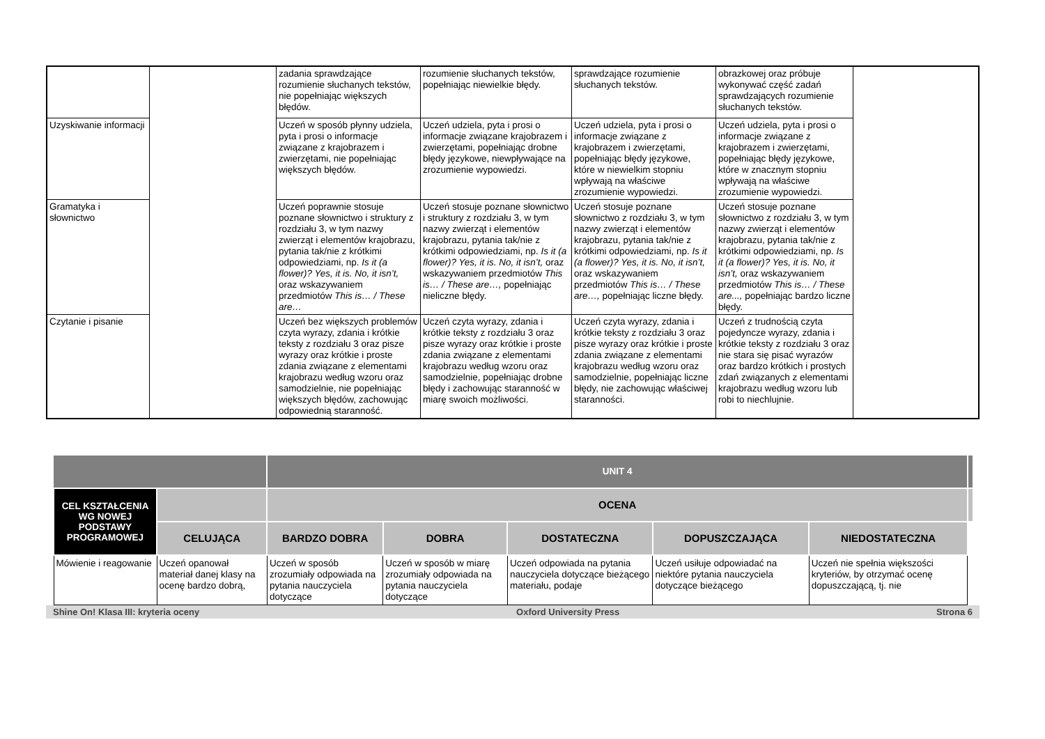| | | zadania sprawdzające rozumienie słuchanych tekstów, nie popełniając większych błędów. | rozumienie słuchanych tekstów, popełniając niewielkie błędy. | sprawdzające rozumienie słuchanych tekstów. | obrazkowej oraz próbuje wykonywać część zadań sprawdzających rozumienie słuchanych tekstów. | |
| Uzyskiwanie informacji | | Uczeń w sposób płynny udziela, pyta i prosi o informacje związane z krajobrazem i zwierzętami, nie popełniając większych błędów. | Uczeń udziela, pyta i prosi o informacje związane krajobrazem i zwierzętami, popełniając drobne błędy językowe, niewpływające na zrozumienie wypowiedzi. | Uczeń udziela, pyta i prosi o informacje związane z krajobrazem i zwierzętami, popełniając błędy językowe, które w niewielkim stopniu wpływają na właściwe zrozumienie wypowiedzi. | Uczeń udziela, pyta i prosi o informacje związane z krajobrazem i zwierzętami, popełniając błędy językowe, które w znacznym stopniu wpływają na właściwe zrozumienie wypowiedzi. | |
| Gramatyka i słownictwo | | Uczeń poprawnie stosuje poznane słownictwo i struktury z rozdziału 3, w tym nazwy zwierząt i elementów krajobrazu, pytania tak/nie z krótkimi odpowiedziami, np. Is it (a flower)? Yes, it is. No, it isn’t, oraz wskazywaniem przedmiotów This is… / These are… | Uczeń stosuje poznane słownictwo i struktury z rozdziału 3, w tym nazwy zwierząt i elementów krajobrazu, pytania tak/nie z krótkimi odpowiedziami, np. Is it (a flower)? Yes, it is. No, it isn’t, oraz wskazywaniem przedmiotów This is… / These are…, popełniając nieliczne błędy. | Uczeń stosuje poznane słownictwo z rozdziału 3, w tym nazwy zwierząt i elementów krajobrazu, pytania tak/nie z krótkimi odpowiedziami, np. Is it (a flower)? Yes, it is. No, it isn’t, oraz wskazywaniem przedmiotów This is… / These are…, popełniając liczne błędy. | Uczeń stosuje poznane słownictwo z rozdziału 3, w tym nazwy zwierząt i elementów krajobrazu, pytania tak/nie z krótkimi odpowiedziami, np. Is it (a flower)? Yes, it is. No, it isn’t, oraz wskazywaniem przedmiotów This is… / These are..., popełniając bardzo liczne błędy. | |
| Czytanie i pisanie | | Uczeń bez większych problemów czyta wyrazy, zdania i krótkie teksty z rozdziału 3 oraz pisze wyrazy oraz krótkie i proste zdania związane z elementami krajobrazu według wzoru oraz samodzielnie, nie popełniając większych błędów, zachowując odpowiednią staranność. | Uczeń czyta wyrazy, zdania i krótkie teksty z rozdziału 3 oraz pisze wyrazy oraz krótkie i proste zdania związane z elementami krajobrazu według wzoru oraz samodzielnie, popełniając drobne błędy i zachowując staranność w miarę swoich możliwości. | Uczeń czyta wyrazy, zdania i krótkie teksty z rozdziału 3 oraz pisze wyrazy oraz krótkie i proste zdania związane z elementami krajobrazu według wzoru oraz samodzielnie, popełniając liczne błędy, nie zachowując właściwej staranności. | Uczeń z trudnością czyta pojedyncze wyrazy, zdania i krótkie teksty z rozdziału 3 oraz nie stara się pisać wyrazów oraz bardzo krótkich i prostych zdań związanych z elementami krajobrazu według wzoru lub robi to niechlujnie. | |
| | | UNIT 4 | | | | | |
| CEL KSZTAŁCENIA WG NOWEJ PODSTAWY PROGRAMOWEJ | | OCENA | | | | | |
| | CELUJĄCA | BARDZO DOBRA | DOBRA | DOSTATECZNA | DOPUSZCZAJĄCA | NIEDOSTATECZNA | |
| Mówienie i reagowanie | Uczeń opanował materiał danej klasy na ocenę bardzo dobrą, | Uczeń w sposób zrozumiały odpowiada na pytania nauczyciela dotyczące | Uczeń w sposób w miarę zrozumiały odpowiada na pytania nauczyciela dotyczące | Uczeń odpowiada na pytania nauczyciela dotyczące bieżącego materiału, podaje | Uczeń usiłuje odpowiadać na niektóre pytania nauczyciela dotyczące bieżącego | Uczeń nie spełnia większości kryteriów, by otrzymać ocenę dopuszczającą, tj. nie | |
Shine On! Klasa III: kryteria oceny Oxford University Press Strona 6